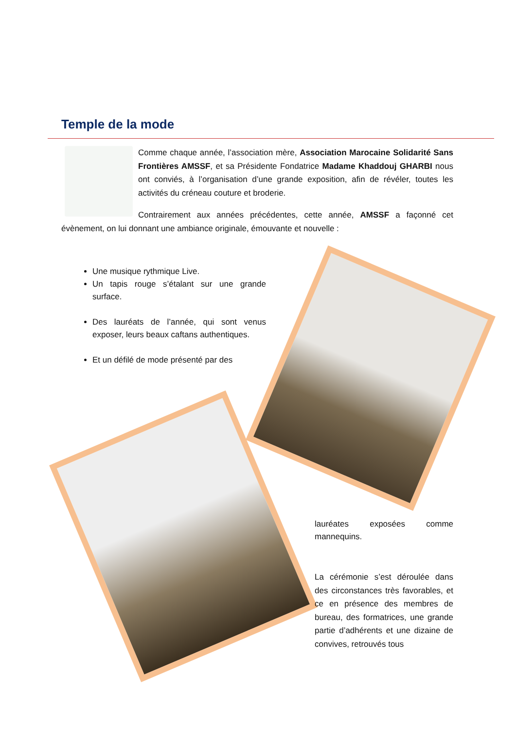Temple de la mode
Comme chaque année, l’association mère, Association Marocaine Solidarité Sans Frontières AMSSF, et sa Présidente Fondatrice Madame Khaddouj GHARBI nous ont conviés, à l’organisation d’une grande exposition, afin de révéler, toutes les activités du créneau couture et broderie.
Contrairement aux années précédentes, cette année, AMSSF a façonné cet évènement, on lui donnant une ambiance originale, émouvante et nouvelle :
Une musique rythmique Live.
Un tapis rouge s’étalant sur une grande surface.
Des lauréats de l’année, qui sont venus exposer, leurs beaux caftans authentiques.
Et un défilé de mode présenté par des
lauréates exposées comme mannequins.
La cérémonie s’est déroulée dans des circonstances très favorables, et ce en présence des membres de bureau, des formatrices, une grande partie d’adhérents et une dizaine de convives, retrouvés tous